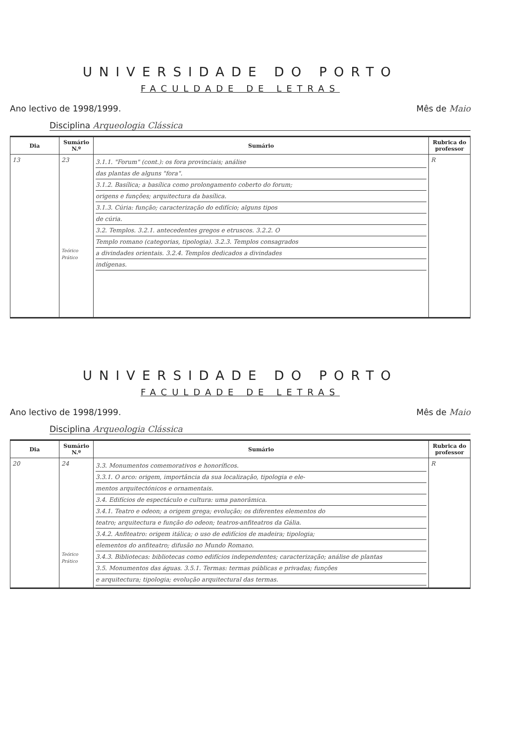UNIVERSIDADE DO PORTO
FACULDADE DE LETRAS
Ano lectivo de 1998/1999. Mês de Maio
Disciplina Arqueologia Clássica
| Dia | Sumário N.º | Sumário | Rubrica do professor |
| --- | --- | --- | --- |
| 13 | 23 Teórico Prático | 3.1.1. "Forum" (cont.): os fora provinciais; análise das plantas de alguns "fora". 3.1.2. Basílica; a basílica como prolongamento coberto do forum; origens e funções; arquitectura da basílica. 3.1.3. Cúria: função; caracterização do edifício; alguns tipos de cúria. 3.2. Templos. 3.2.1. antecedentes gregos e etruscos. 3.2.2. O Templo romano (categorias, tipologia). 3.2.3. Templos consagrados a divindades orientais. 3.2.4. Templos dedicados a divindades indígenas. | R |
UNIVERSIDADE DO PORTO
FACULDADE DE LETRAS
Ano lectivo de 1998/1999. Mês de Maio
Disciplina Arqueologia Clássica
| Dia | Sumário N.º | Sumário | Rubrica do professor |
| --- | --- | --- | --- |
| 20 | 24 Teórico Prático | 3.3. Monumentos comemorativos e honoríficos. 3.3.1. O arco: origem, importância da sua localização, tipologia e ele- mentos arquitectónicos e ornamentais. 3.4. Edifícios de espectáculo e cultura: uma panorâmica. 3.4.1. Teatro e odeon; a origem grega; evolução; os diferentes elementos do teatro; arquitectura e função do odeon; teatros-anfiteatros da Gália. 3.4.2. Anfiteatro: origem itálica; o uso de edifícios de madeira; tipologia; elementos do anfiteatro; difusão no Mundo Romano. 3.4.3. Bibliotecas: bibliotecas como edifícios independentes; caracterização; análise de plantas 3.5. Monumentos das águas. 3.5.1. Termas: termas públicas e privadas; funções e arquitectura; tipologia; evolução arquitectural das termas. | R |